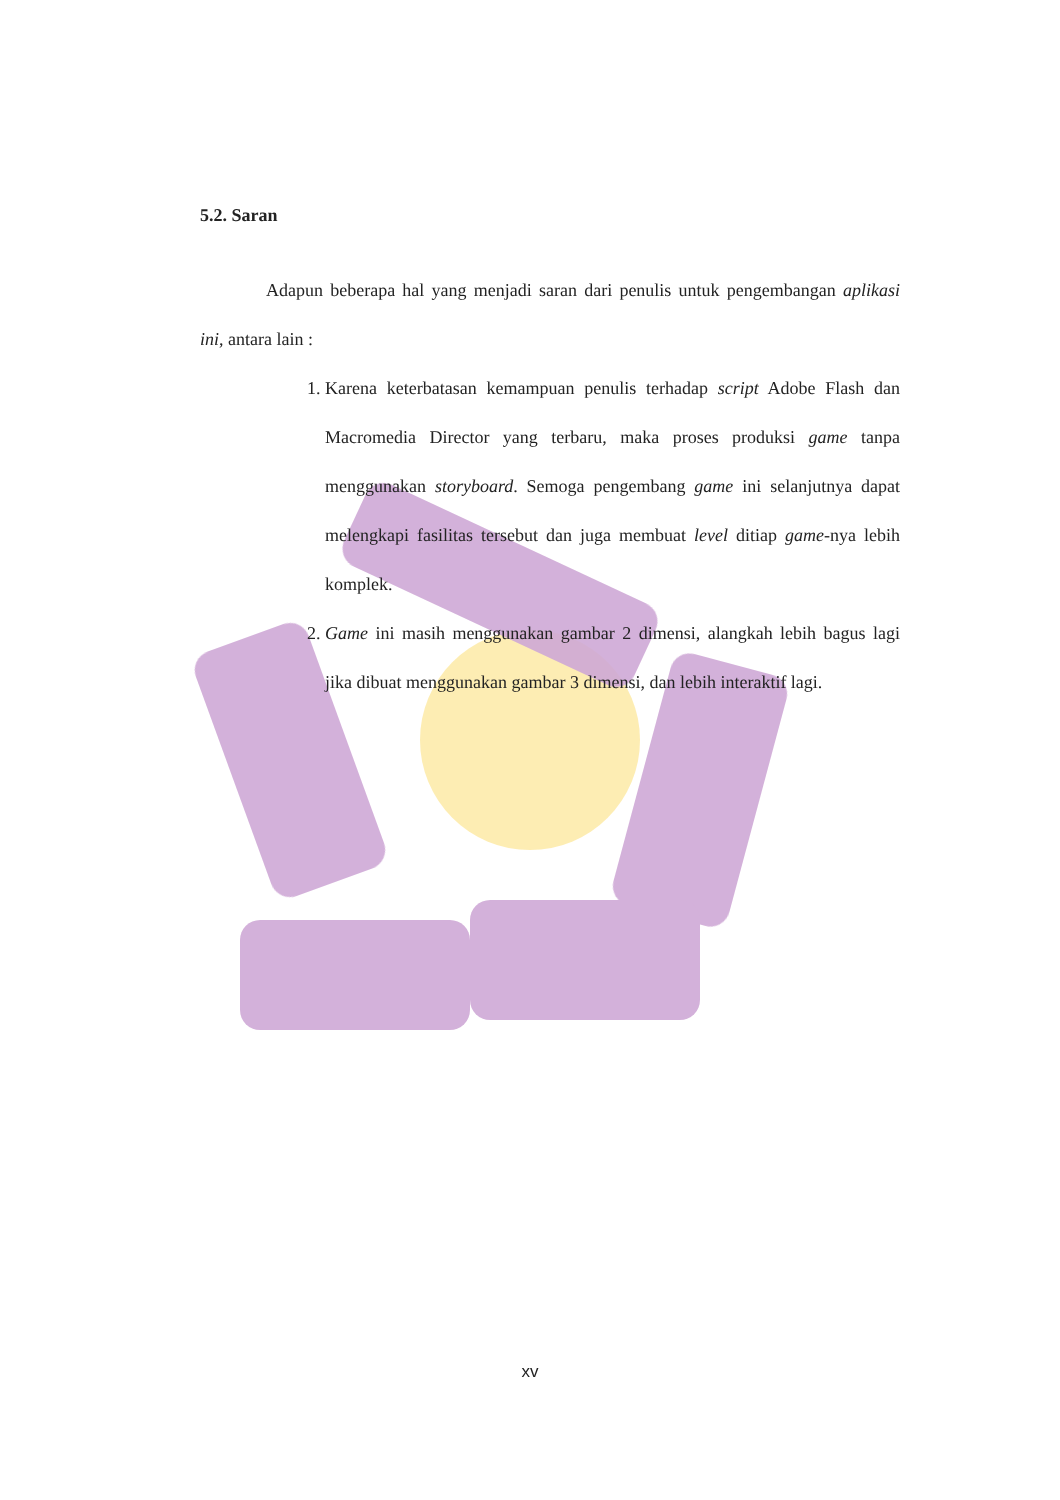5.2. Saran
Adapun beberapa hal yang menjadi saran dari penulis untuk pengembangan aplikasi ini, antara lain :
1. Karena keterbatasan kemampuan penulis terhadap script Adobe Flash dan Macromedia Director yang terbaru, maka proses produksi game tanpa menggunakan storyboard. Semoga pengembang game ini selanjutnya dapat melengkapi fasilitas tersebut dan juga membuat level ditiap game-nya lebih komplek.
2. Game ini masih menggunakan gambar 2 dimensi, alangkah lebih bagus lagi jika dibuat menggunakan gambar 3 dimensi, dan lebih interaktif lagi.
xv